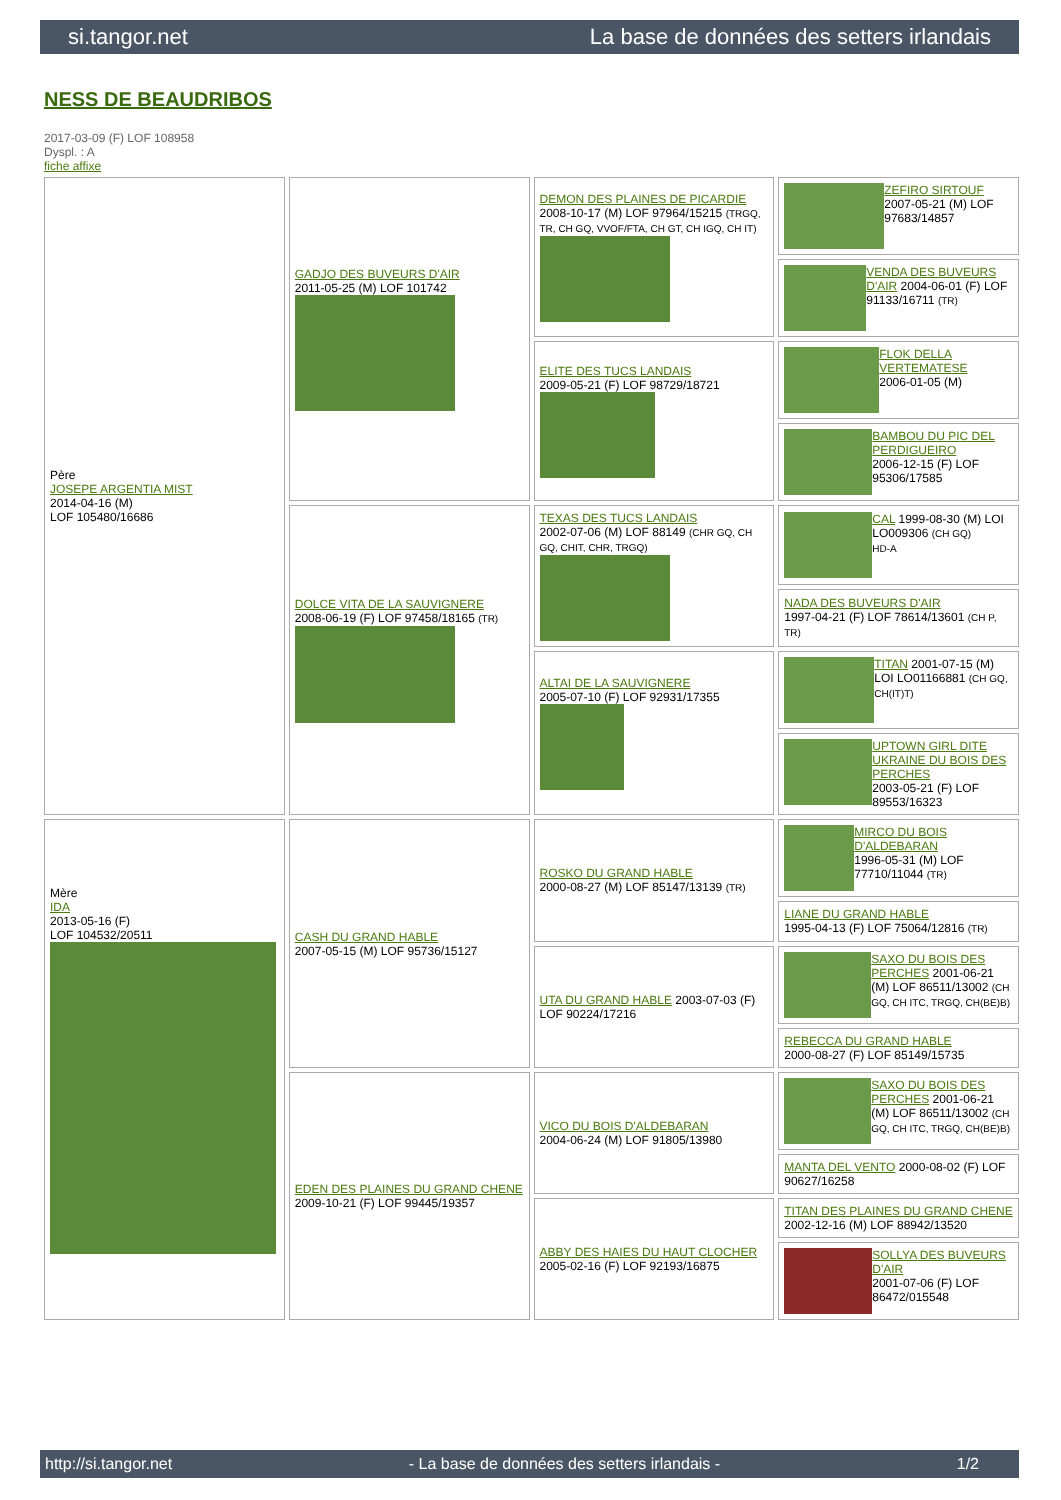si.tangor.net La base de données des setters irlandais
NESS DE BEAUDRIBOS
2017-03-09 (F) LOF 108958
Dyspl. : A
fiche affixe
| Père JOSEPE ARGENTIA MIST 2014-04-16 (M) LOF 105480/16686 | GADJO DES BUVEURS D'AIR 2011-05-25 (M) LOF 101742 | DEMON DES PLAINES DE PICARDIE 2008-10-17 (M) LOF 97964/15215 (TRGQ, TR, CH GQ, VVOF/FTA, CH GT, CH IGQ, CH IT) | ZEFIRO SIRTOUF 2007-05-21 (M) LOF 97683/14857 |
| | | | VENDA DES BUVEURS D'AIR 2004-06-01 (F) LOF 91133/16711 (TR) |
| | | ELITE DES TUCS LANDAIS 2009-05-21 (F) LOF 98729/18721 | FLOK DELLA VERTEMATESE 2006-01-05 (M) |
| | | | BAMBOU DU PIC DEL PERDIGUEIRO 2006-12-15 (F) LOF 95306/17585 |
| | DOLCE VITA DE LA SAUVIGNERE 2008-06-19 (F) LOF 97458/18165 (TR) | TEXAS DES TUCS LANDAIS 2002-07-06 (M) LOF 88149 (CHR GQ, CH GQ, CHIT, CHR, TRGQ) | CAL 1999-08-30 (M) LOI LO009306 (CH GQ) HD-A |
| | | | NADA DES BUVEURS D'AIR 1997-04-21 (F) LOF 78614/13601 (CH P, TR) |
| | | ALTAI DE LA SAUVIGNERE 2005-07-10 (F) LOF 92931/17355 | TITAN 2001-07-15 (M) LOI LO01166881 (CH GQ, CH(IT)T) |
| | | | UPTOWN GIRL DITE UKRAINE DU BOIS DES PERCHES 2003-05-21 (F) LOF 89553/16323 |
| Mère IDA 2013-05-16 (F) LOF 104532/20511 | CASH DU GRAND HABLE 2007-05-15 (M) LOF 95736/15127 | ROSKO DU GRAND HABLE 2000-08-27 (M) LOF 85147/13139 (TR) | MIRCO DU BOIS D'ALDEBARAN 1996-05-31 (M) LOF 77710/11044 (TR) |
| | | | LIANE DU GRAND HABLE 1995-04-13 (F) LOF 75064/12816 (TR) |
| | | UTA DU GRAND HABLE 2003-07-03 (F) LOF 90224/17216 | SAXO DU BOIS DES PERCHES 2001-06-21 (M) LOF 86511/13002 (CH GQ, CH ITC, TRGQ, CH(BE)B) |
| | | | REBECCA DU GRAND HABLE 2000-08-27 (F) LOF 85149/15735 |
| | EDEN DES PLAINES DU GRAND CHENE 2009-10-21 (F) LOF 99445/19357 | VICO DU BOIS D'ALDEBARAN 2004-06-24 (M) LOF 91805/13980 | SAXO DU BOIS DES PERCHES 2001-06-21 (M) LOF 86511/13002 (CH GQ, CH ITC, TRGQ, CH(BE)B) |
| | | | MANTA DEL VENTO 2000-08-02 (F) LOF 90627/16258 |
| | | ABBY DES HAIES DU HAUT CLOCHER 2005-02-16 (F) LOF 92193/16875 | TITAN DES PLAINES DU GRAND CHENE 2002-12-16 (M) LOF 88942/13520 |
| | | | SOLLYA DES BUVEURS D'AIR 2001-07-06 (F) LOF 86472/015548 |
http://si.tangor.net - La base de données des setters irlandais - 1/2